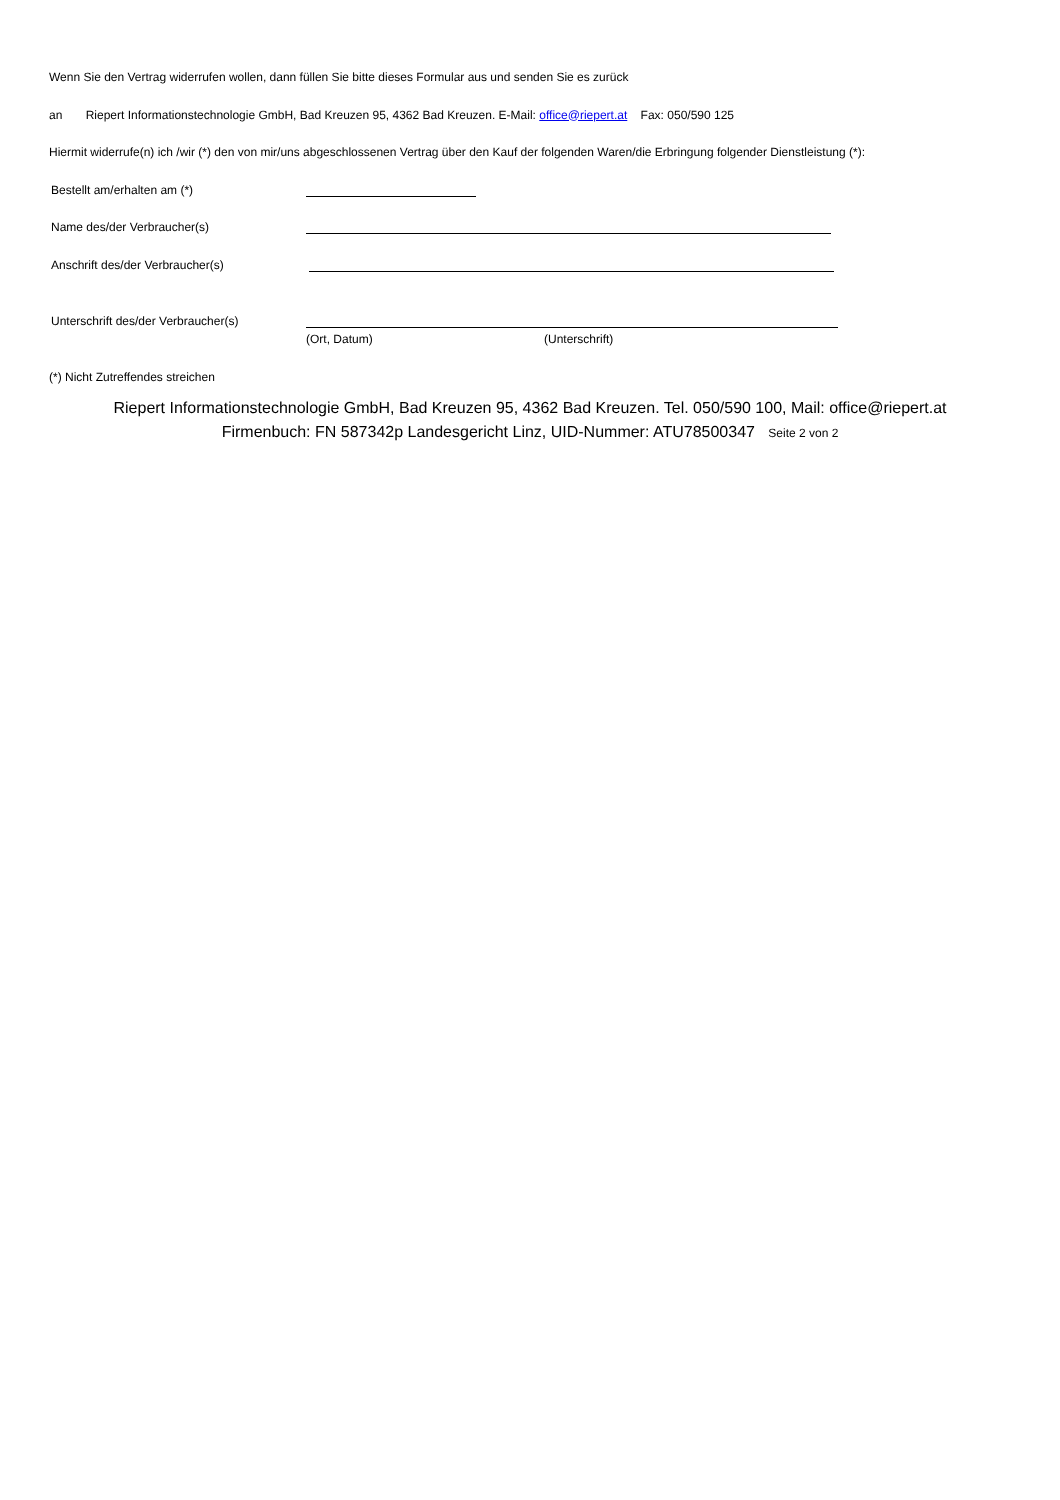Wenn Sie den Vertrag widerrufen wollen, dann füllen Sie bitte dieses Formular aus und senden Sie es zurück
an Riepert Informationstechnologie GmbH, Bad Kreuzen 95, 4362 Bad Kreuzen. E-Mail: office@riepert.at Fax: 050/590 125
Hiermit widerrufe(n) ich /wir (*) den von mir/uns abgeschlossenen Vertrag über den Kauf der folgenden Waren/die Erbringung folgender Dienstleistung (*):
Bestellt am/erhalten am (*)
Name des/der Verbraucher(s)
Anschrift des/der Verbraucher(s)
Unterschrift des/der Verbraucher(s)
(Ort, Datum) (Unterschrift)
(*) Nicht Zutreffendes streichen
Riepert Informationstechnologie GmbH, Bad Kreuzen 95, 4362 Bad Kreuzen. Tel. 050/590 100, Mail: office@riepert.at
Firmenbuch: FN 587342p Landesgericht Linz, UID-Nummer: ATU78500347 Seite 2 von 2